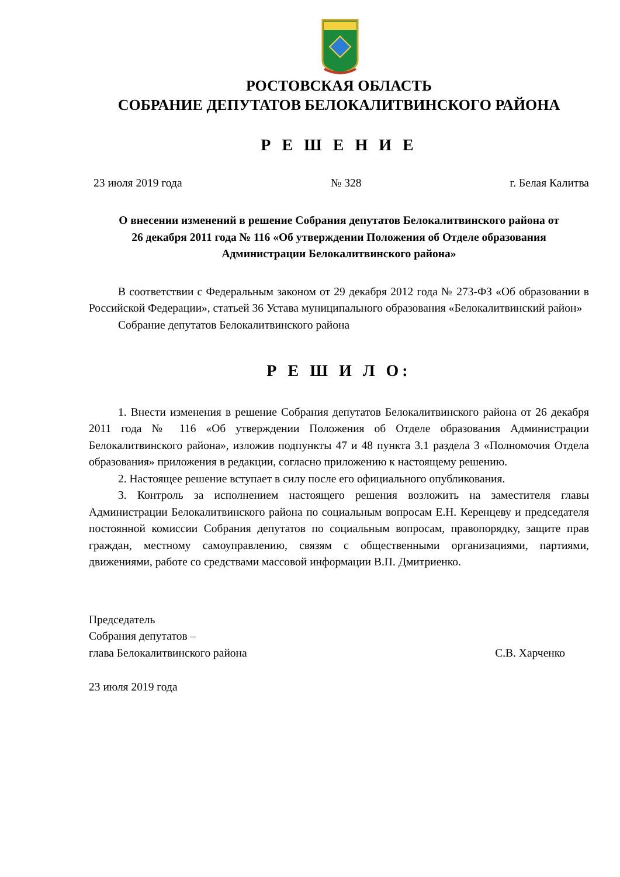РОСТОВСКАЯ ОБЛАСТЬ
СОБРАНИЕ ДЕПУТАТОВ БЕЛОКАЛИТВИНСКОГО РАЙОНА
Р Е Ш Е Н И Е
23 июля 2019 года № 328 г. Белая Калитва
О внесении изменений в решение Собрания депутатов Белокалитвинского района от 26 декабря 2011 года № 116 «Об утверждении Положения об Отделе образования Администрации Белокалитвинского района»
В соответствии с Федеральным законом от 29 декабря 2012 года № 273-ФЗ «Об образовании в Российской Федерации», статьей 36 Устава муниципального образования «Белокалитвинский район»
Собрание депутатов Белокалитвинского района
Р Е Ш И Л О:
1. Внести изменения в решение Собрания депутатов Белокалитвинского района от 26 декабря 2011 года № 116 «Об утверждении Положения об Отделе образования Администрации Белокалитвинского района», изложив подпункты 47 и 48 пункта 3.1 раздела 3 «Полномочия Отдела образования» приложения в редакции, согласно приложению к настоящему решению.
2. Настоящее решение вступает в силу после его официального опубликования.
3. Контроль за исполнением настоящего решения возложить на заместителя главы Администрации Белокалитвинского района по социальным вопросам Е.Н. Керенцеву и председателя постоянной комиссии Собрания депутатов по социальным вопросам, правопорядку, защите прав граждан, местному самоуправлению, связям с общественными организациями, партиями, движениями, работе со средствами массовой информации В.П. Дмитриенко.
Председатель
Собрания депутатов –
глава Белокалитвинского района С.В. Харченко
23 июля 2019 года